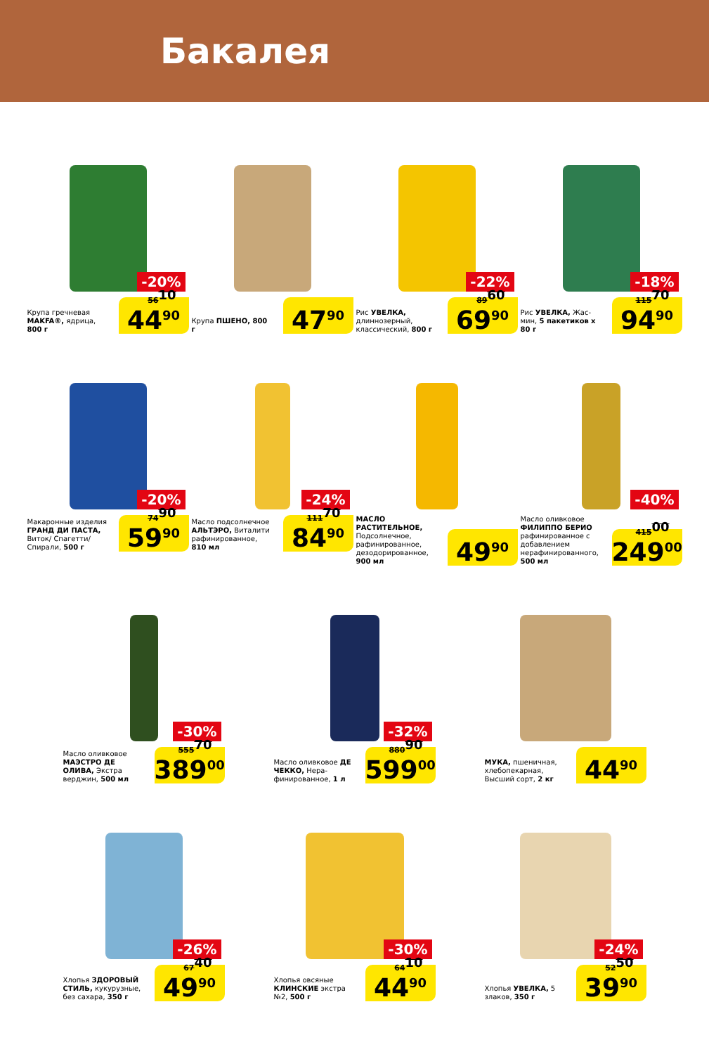Бакалея
-20%
Крупа гречневая MAKFA®, ядрица, 800 г
56<sup>10</sup>
44<sup>90</sup>
Крупа ПШЕНО, 800 г
47<sup>90</sup>
-22%
Рис УВЕЛКА, длиннозерный, классический, 800 г
89<sup>60</sup>
69<sup>90</sup>
-18%
Рис УВЕЛКА, Жас­мин, 5 пакетиков х 80 г
115<sup>70</sup>
94<sup>90</sup>
-20%
Макаронные изделия ГРАНД ДИ ПАСТА, Виток/ Спагетти/ Спирали, 500 г
74<sup>90</sup>
59<sup>90</sup>
-24%
Масло подсол­нечное АЛЬТЭРО, Виталити рафинированное, 810 мл
111<sup>70</sup>
84<sup>90</sup>
МАСЛО РАСТИТЕЛЬНОЕ, Подсолнечное, рафинированное, дезодорирован­ное, 900 мл
49<sup>90</sup>
-40%
Масло оливковое ФИЛИППО БЕРИО рафинированное с добавлением нерафинированного, 500 мл
415<sup>00</sup>
249<sup>00</sup>
-30%
Масло оливковое МАЭСТРО ДЕ ОЛИВА, Экстра верджин, 500 мл
555<sup>70</sup>
389<sup>00</sup>
-32%
Масло оливковое ДЕ ЧЕККО, Нера­финированное, 1 л
880<sup>90</sup>
599<sup>00</sup>
МУКА, пшеничная, хлебопекарная, Высший сорт, 2 кг
44<sup>90</sup>
-26%
Хлопья ЗДОРОВЫЙ СТИЛЬ, кукуруз­ные, без сахара, 350 г
67<sup>40</sup>
49<sup>90</sup>
-30%
Хлопья овсяные КЛИНСКИЕ экстра №2, 500 г
64<sup>10</sup>
44<sup>90</sup>
-24%
Хлопья УВЕЛКА, 5 злаков, 350 г
52<sup>50</sup>
39<sup>90</sup>